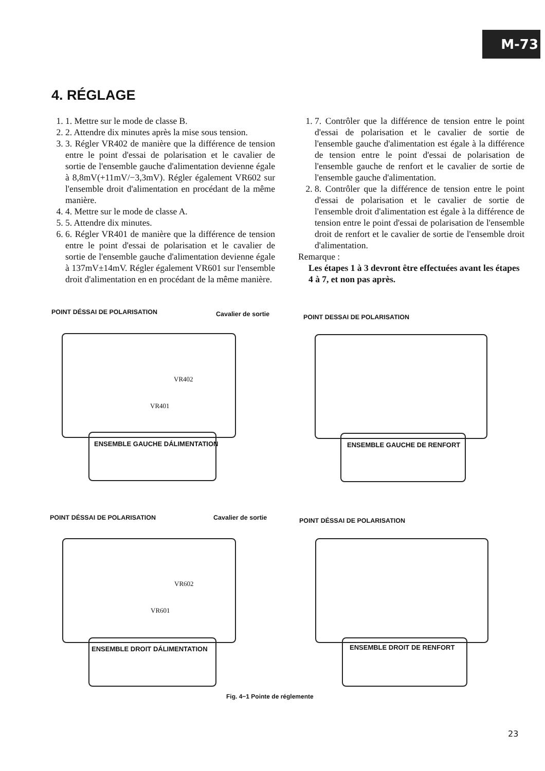M-73
4. RÉGLAGE
1. 1. Mettre sur le mode de classe B.
2. 2. Attendre dix minutes après la mise sous tension.
3. 3. Régler VR402 de manière que la différence de tension entre le point d'essai de polarisation et le cavalier de sortie de l'ensemble gauche d'alimentation devienne égale à 8,8mV(+11mV/−3,3mV). Régler également VR602 sur l'ensemble droit d'alimentation en procédant de la même manière.
4. 4. Mettre sur le mode de classe A.
5. 5. Attendre dix minutes.
6. 6. Régler VR401 de manière que la différence de tension entre le point d'essai de polarisation et le cavalier de sortie de l'ensemble gauche d'alimentation devienne égale à 137mV±14mV. Régler également VR601 sur l'ensemble droit d'alimentation en en procédant de la même manière.
1. 7. Contrôler que la différence de tension entre le point d'essai de polarisation et le cavalier de sortie de l'ensemble gauche d'alimentation est égale à la différence de tension entre le point d'essai de polarisation de l'ensemble gauche de renfort et le cavalier de sortie de l'ensemble gauche d'alimentation.
2. 8. Contrôler que la différence de tension entre le point d'essai de polarisation et le cavalier de sortie de l'ensemble droit d'alimentation est égale à la différence de tension entre le point d'essai de polarisation de l'ensemble droit de renfort et le cavalier de sortie de l'ensemble droit d'alimentation.
Remarque :
Les étapes 1 à 3 devront être effectuées avant les étapes 4 à 7, et non pas après.
POINT DÉSSAI DE POLARISATION Cavalier de sortie
VR402
VR401
ENSEMBLE GAUCHE DÁLIMENTATION
POINT DESSAI DE POLARISATION
ENSEMBLE GAUCHE DE RENFORT
POINT DÉSSAI DE POLARISATION Cavalier de sortie
VR602
VR601
ENSEMBLE DROIT DÁLIMENTATION
POINT DÉSSAI DE POLARISATION
ENSEMBLE DROIT DE RENFORT
Fig. 4−1 Pointe de réglemente
23